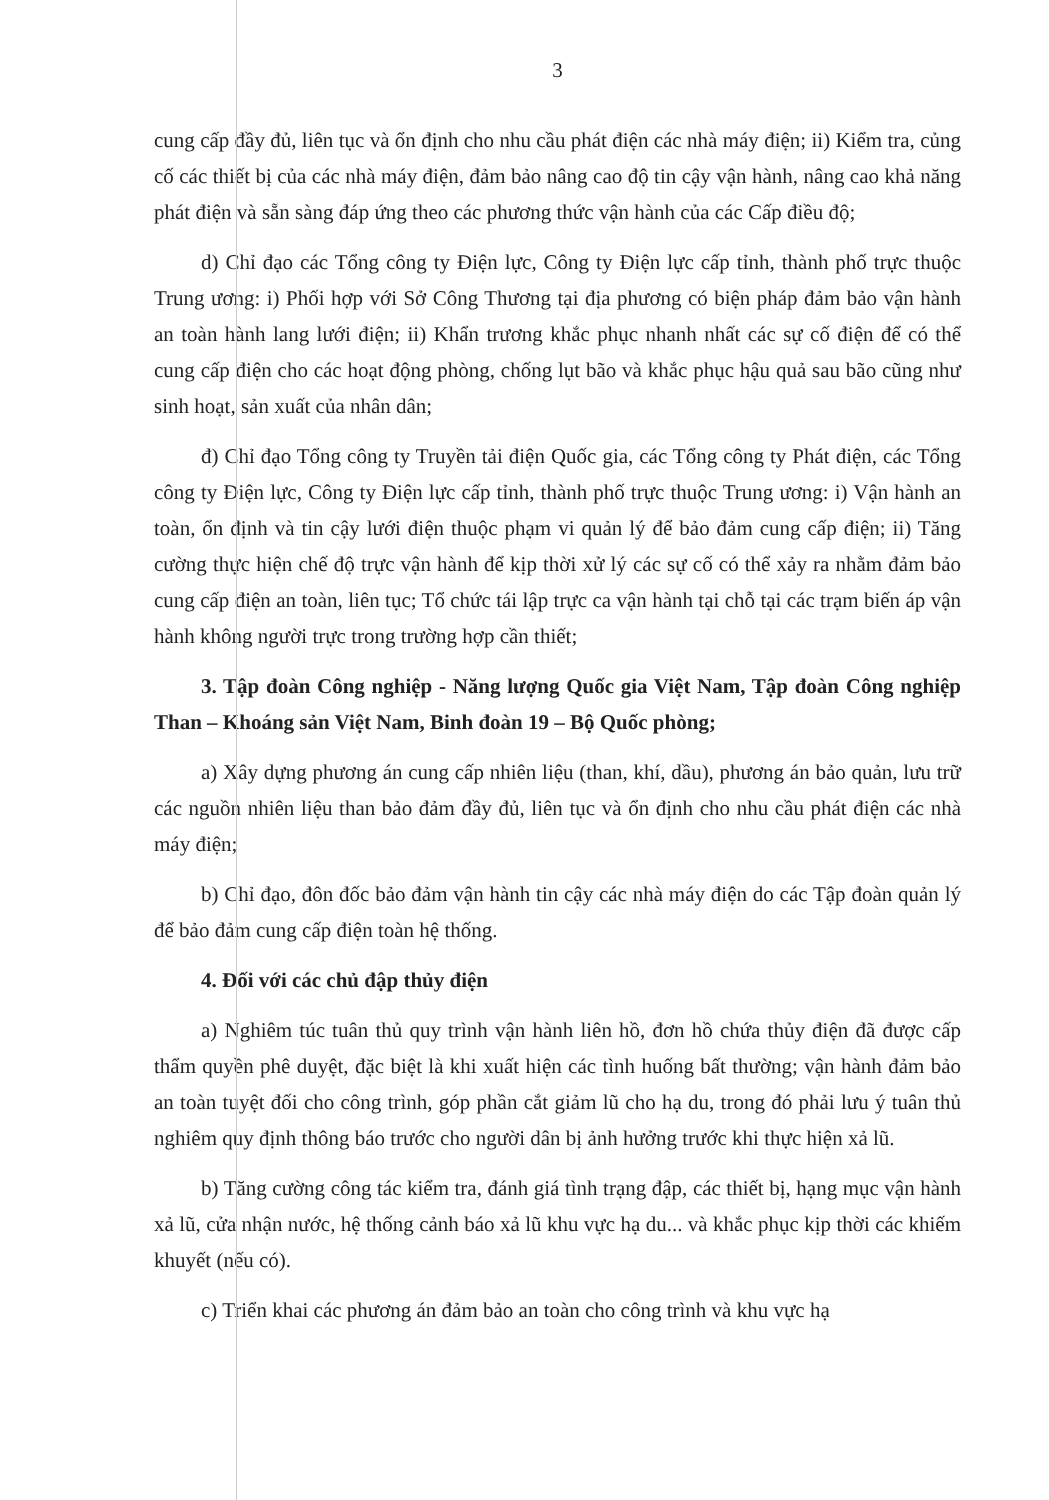3
cung cấp đầy đủ, liên tục và ổn định cho nhu cầu phát điện các nhà máy điện; ii) Kiểm tra, củng cố các thiết bị của các nhà máy điện, đảm bảo nâng cao độ tin cậy vận hành, nâng cao khả năng phát điện và sẵn sàng đáp ứng theo các phương thức vận hành của các Cấp điều độ;
d) Chỉ đạo các Tổng công ty Điện lực, Công ty Điện lực cấp tỉnh, thành phố trực thuộc Trung ương: i) Phối hợp với Sở Công Thương tại địa phương có biện pháp đảm bảo vận hành an toàn hành lang lưới điện; ii) Khẩn trương khắc phục nhanh nhất các sự cố điện để có thể cung cấp điện cho các hoạt động phòng, chống lụt bão và khắc phục hậu quả sau bão cũng như sinh hoạt, sản xuất của nhân dân;
đ) Chỉ đạo Tổng công ty Truyền tải điện Quốc gia, các Tổng công ty Phát điện, các Tổng công ty Điện lực, Công ty Điện lực cấp tỉnh, thành phố trực thuộc Trung ương: i) Vận hành an toàn, ổn định và tin cậy lưới điện thuộc phạm vi quản lý để bảo đảm cung cấp điện; ii) Tăng cường thực hiện chế độ trực vận hành để kịp thời xử lý các sự cố có thể xảy ra nhằm đảm bảo cung cấp điện an toàn, liên tục; Tổ chức tái lập trực ca vận hành tại chỗ tại các trạm biến áp vận hành không người trực trong trường hợp cần thiết;
3. Tập đoàn Công nghiệp - Năng lượng Quốc gia Việt Nam, Tập đoàn Công nghiệp Than – Khoáng sản Việt Nam, Binh đoàn 19 – Bộ Quốc phòng;
a) Xây dựng phương án cung cấp nhiên liệu (than, khí, dầu), phương án bảo quản, lưu trữ các nguồn nhiên liệu than bảo đảm đầy đủ, liên tục và ổn định cho nhu cầu phát điện các nhà máy điện;
b) Chỉ đạo, đôn đốc bảo đảm vận hành tin cậy các nhà máy điện do các Tập đoàn quản lý để bảo đảm cung cấp điện toàn hệ thống.
4. Đối với các chủ đập thủy điện
a) Nghiêm túc tuân thủ quy trình vận hành liên hồ, đơn hồ chứa thủy điện đã được cấp thẩm quyền phê duyệt, đặc biệt là khi xuất hiện các tình huống bất thường; vận hành đảm bảo an toàn tuyệt đối cho công trình, góp phần cắt giảm lũ cho hạ du, trong đó phải lưu ý tuân thủ nghiêm quy định thông báo trước cho người dân bị ảnh hưởng trước khi thực hiện xả lũ.
b) Tăng cường công tác kiểm tra, đánh giá tình trạng đập, các thiết bị, hạng mục vận hành xả lũ, cửa nhận nước, hệ thống cảnh báo xả lũ khu vực hạ du... và khắc phục kịp thời các khiếm khuyết (nếu có).
c) Triển khai các phương án đảm bảo an toàn cho công trình và khu vực hạ